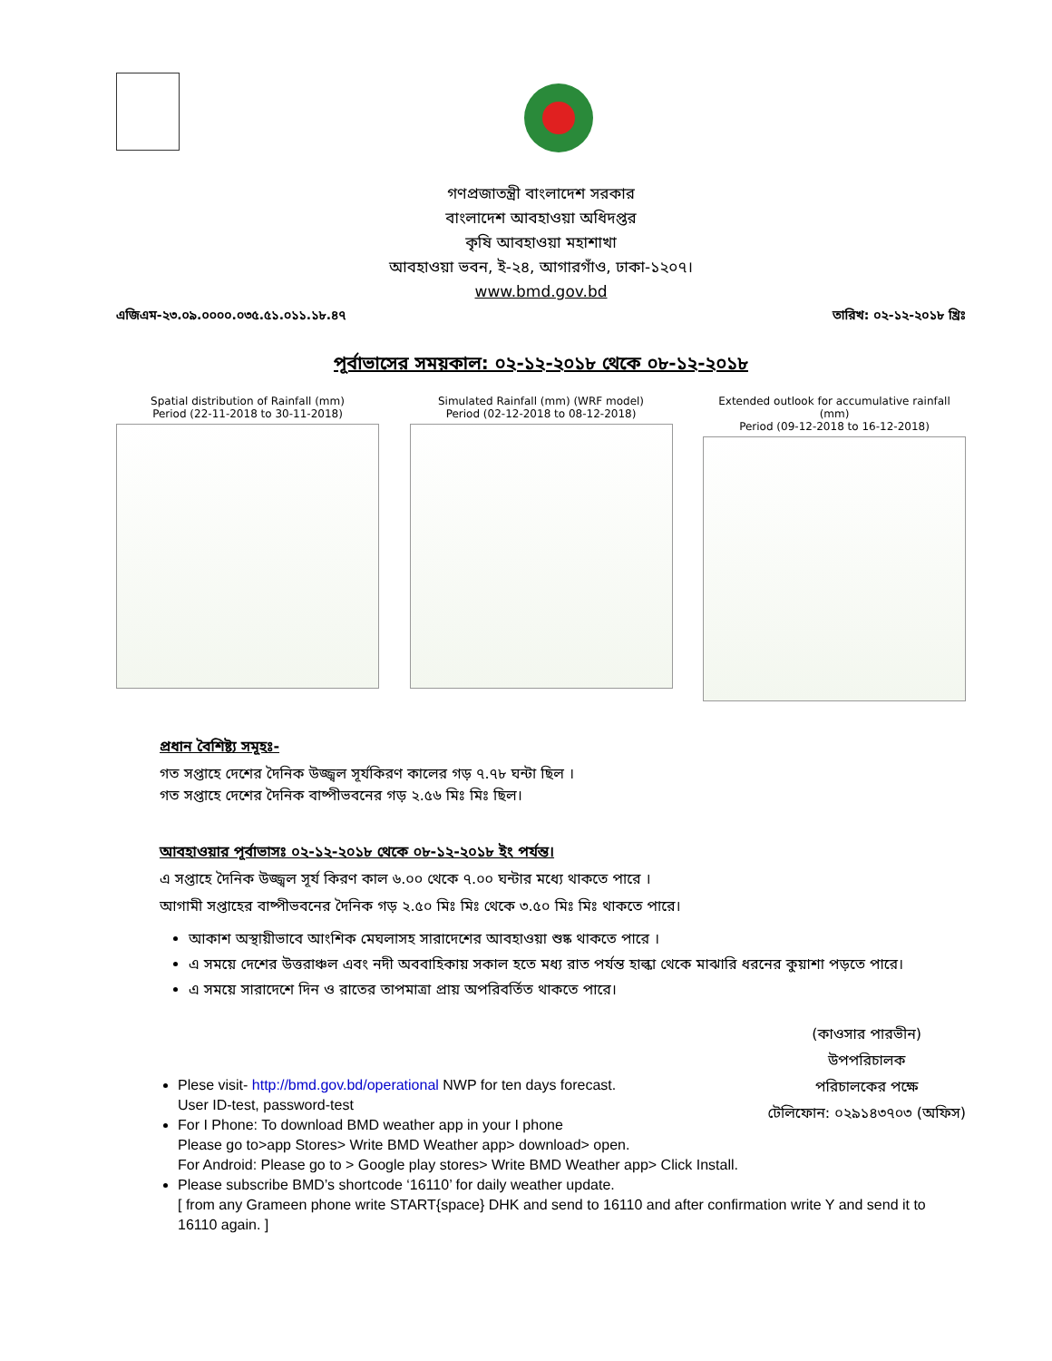গণপ্রজাতন্ত্রী বাংলাদেশ সরকার
বাংলাদেশ আবহাওয়া অধিদপ্তর
কৃষি আবহাওয়া মহাশাখা
আবহাওয়া ভবন, ই-২৪, আগারগাঁও, ঢাকা-১২০৭।
www.bmd.gov.bd
এজিএম-২৩.০৯.০০০০.০৩৫.৫১.০১১.১৮.৪৭ তারিখ: ০২-১২-২০১৮ খ্রিঃ
পূর্বাভাসের সময়কাল: ০২-১২-২০১৮ থেকে ০৮-১২-২০১৮
Spatial distribution of Rainfall (mm)
Period (22-11-2018 to 30-11-2018)
Simulated Rainfall (mm) (WRF model)
Period (02-12-2018 to 08-12-2018)
Extended outlook for accumulative rainfall (mm)
Period (09-12-2018 to 16-12-2018)
প্রধান বৈশিষ্ট্য সমূহঃ-
গত সপ্তাহে দেশের দৈনিক উজ্জ্বল সূর্যকিরণ কালের গড় ৭.৭৮ ঘন্টা ছিল ।
গত সপ্তাহে দেশের দৈনিক বাষ্পীভবনের গড় ২.৫৬ মিঃ মিঃ ছিল।
আবহাওয়ার পূর্বাভাসঃ ০২-১২-২০১৮ থেকে ০৮-১২-২০১৮ ইং পর্যন্ত।
এ সপ্তাহে দৈনিক উজ্জ্বল সূর্য কিরণ কাল ৬.০০ থেকে ৭.০০ ঘন্টার মধ্যে থাকতে পারে ।
আগামী সপ্তাহের বাষ্পীভবনের দৈনিক গড় ২.৫০ মিঃ মিঃ থেকে ৩.৫০ মিঃ মিঃ থাকতে পারে।
আকাশ অস্থায়ীভাবে আংশিক মেঘলাসহ সারাদেশের আবহাওয়া শুষ্ক থাকতে পারে ।
এ সময়ে দেশের উত্তরাঞ্চল এবং নদী অববাহিকায় সকাল হতে মধ্য রাত পর্যন্ত হাল্কা থেকে মাঝারি ধরনের কুয়াশা পড়তে পারে।
এ সময়ে সারাদেশে দিন ও রাতের তাপমাত্রা প্রায় অপরিবর্তিত থাকতে পারে।
(কাওসার পারভীন)
উপপরিচালক
পরিচালকের পক্ষে
টেলিফোন: ০২৯১৪৩৭০৩ (অফিস)
Plese visit- http://bmd.gov.bd/operational NWP for ten days forecast.
User ID-test, password-test
For I Phone: To download BMD weather app in your I phone
Please go to>app Stores> Write BMD Weather app> download> open.
For Android: Please go to > Google play stores> Write BMD Weather app> Click Install.
Please subscribe BMD’s shortcode ‘16110’ for daily weather update.
[ from any Grameen phone write START{space} DHK and send to 16110 and after confirmation write Y and send it to 16110 again. ]